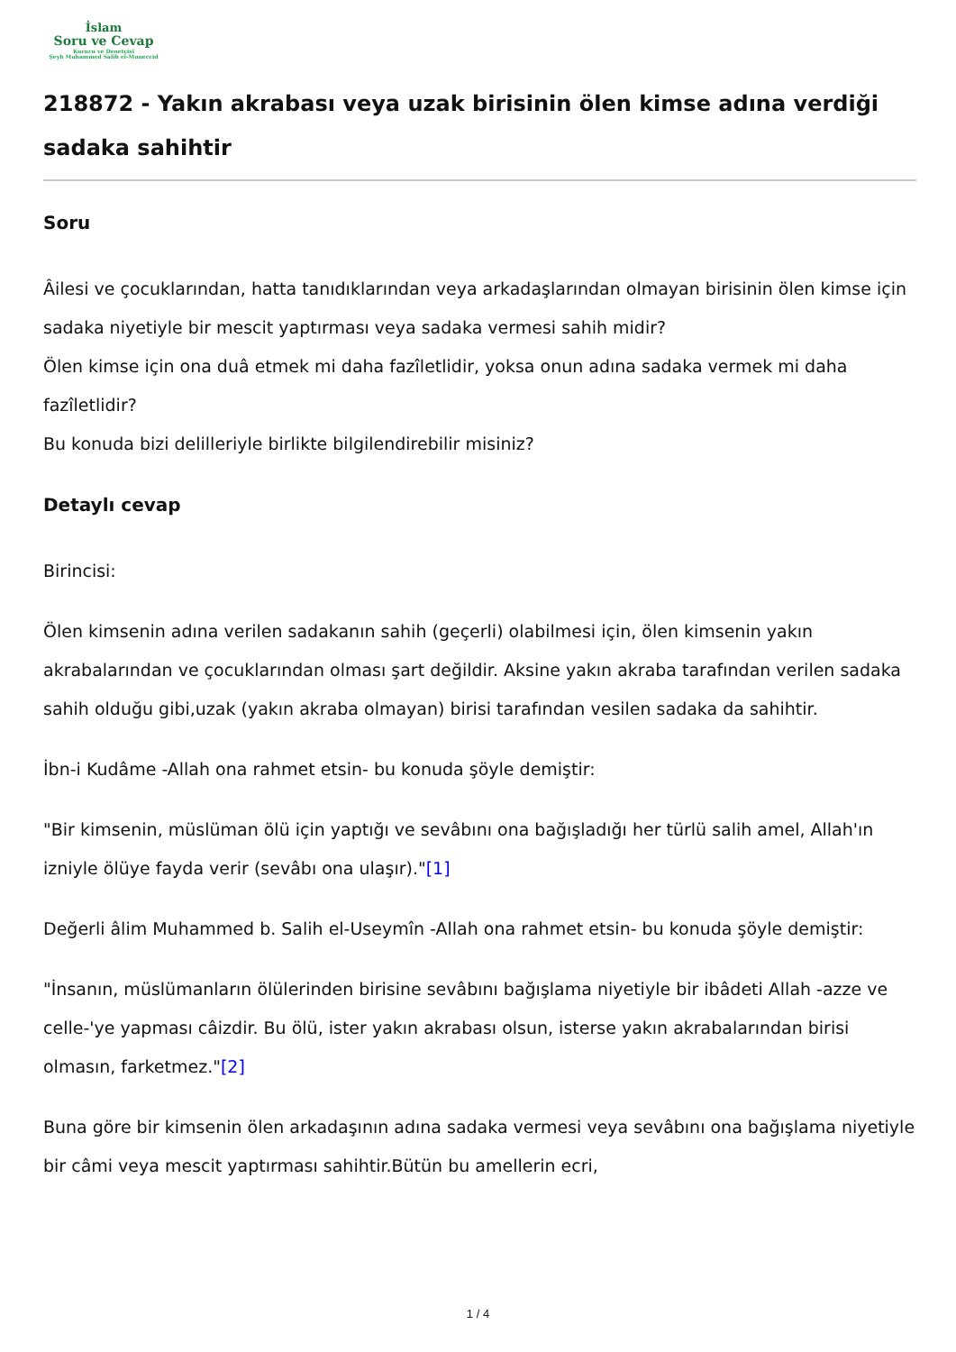İslam
Soru ve Cevap
Kurucu ve Denetçisi
Şeyh Muhammed Salih el-Muneccid
218872 - Yakın akrabası veya uzak birisinin ölen kimse adına verdiği sadaka sahihtir
Soru
Âilesi ve çocuklarından, hatta tanıdıklarından veya arkadaşlarından olmayan birisinin ölen kimse için sadaka niyetiyle bir mescit yaptırması veya sadaka vermesi sahih midir?
Ölen kimse için ona duâ etmek mi daha fazîletlidir, yoksa onun adına sadaka vermek mi daha fazîletlidir?
Bu konuda bizi delilleriyle birlikte bilgilendirebilir misiniz?
Detaylı cevap
Birincisi:
Ölen kimsenin adına verilen sadakanın sahih (geçerli) olabilmesi için, ölen kimsenin yakın akrabalarından ve çocuklarından olması şart değildir. Aksine yakın akraba tarafından verilen sadaka sahih olduğu gibi,uzak (yakın akraba olmayan) birisi tarafından vesilen sadaka da sahihtir.
İbn-i Kudâme -Allah ona rahmet etsin- bu konuda şöyle demiştir:
"Bir kimsenin, müslüman ölü için yaptığı ve sevâbını ona bağışladığı her türlü salih amel, Allah'ın izniyle ölüye fayda verir (sevâbı ona ulaşır)."[1]
Değerli âlim Muhammed b. Salih el-Useymîn -Allah ona rahmet etsin- bu konuda şöyle demiştir:
"İnsanın, müslümanların ölülerinden birisine sevâbını bağışlama niyetiyle bir ibâdeti Allah -azze ve celle-'ye yapması câizdir. Bu ölü, ister yakın akrabası olsun, isterse yakın akrabalarından birisi olmasın, farketmez."[2]
Buna göre bir kimsenin ölen arkadaşının adına sadaka vermesi veya sevâbını ona bağışlama niyetiyle bir câmi veya mescit yaptırması sahihtir.Bütün bu amellerin ecri,
1 / 4